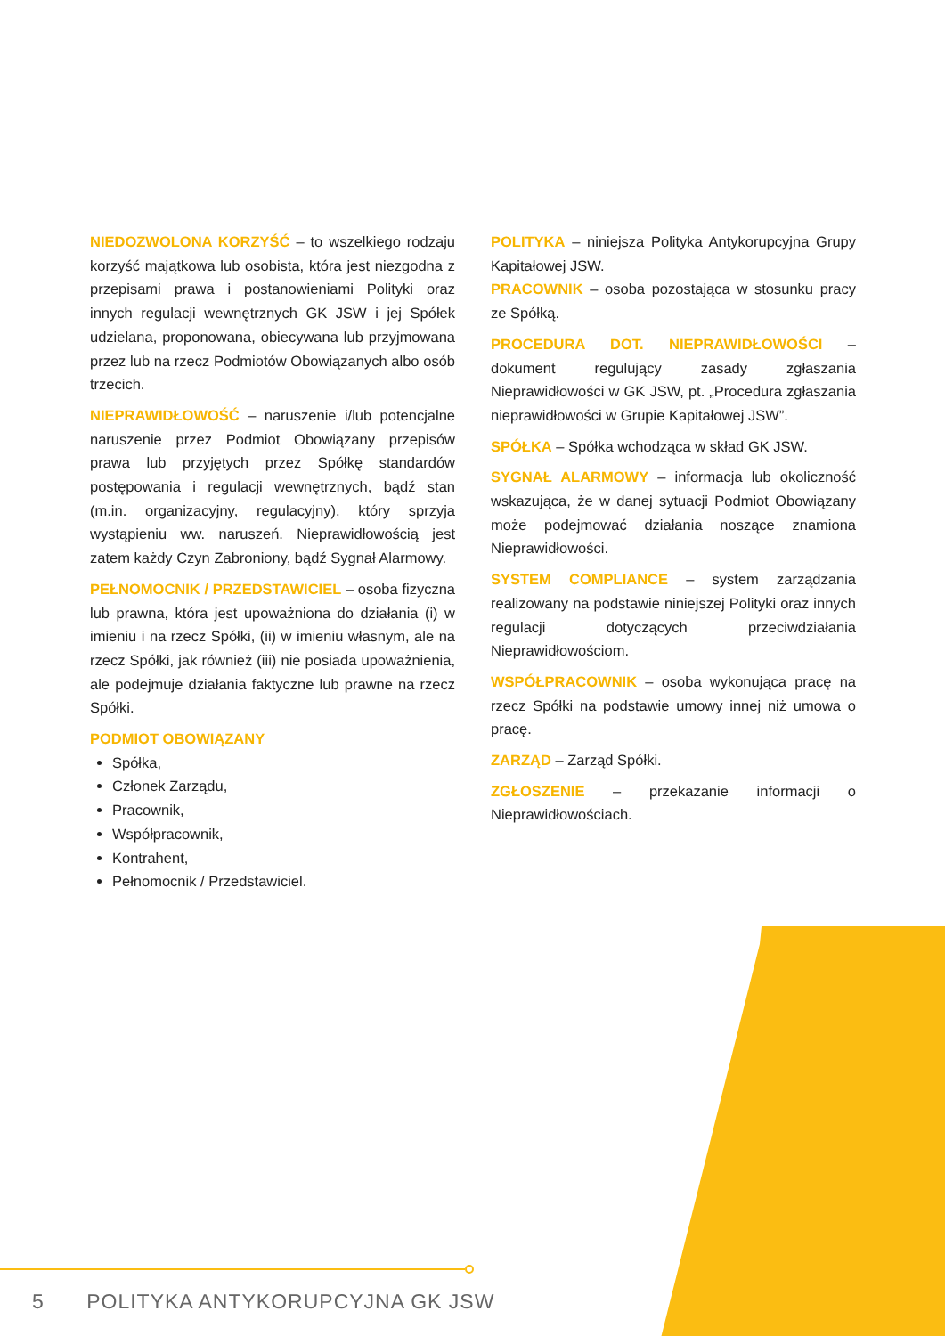NIEDOZWOLONA KORZYŚĆ – to wszelkiego rodzaju korzyść majątkowa lub osobista, która jest niezgodna z przepisami prawa i postanowieniami Polityki oraz innych regulacji wewnętrznych GK JSW i jej Spółek udzielana, proponowana, obiecywana lub przyjmowana przez lub na rzecz Podmiotów Obowiązanych albo osób trzecich.
NIEPRAWIDŁOWOŚĆ – naruszenie i/lub potencjalne naruszenie przez Podmiot Obowiązany przepisów prawa lub przyjętych przez Spółkę standardów postępowania i regulacji wewnętrznych, bądź stan (m.in. organizacyjny, regulacyjny), który sprzyja wystąpieniu ww. naruszeń. Nieprawidłowością jest zatem każdy Czyn Zabroniony, bądź Sygnał Alarmowy.
PEŁNOMOCNIK / PRZEDSTAWICIEL – osoba fizyczna lub prawna, która jest upoważniona do działania (i) w imieniu i na rzecz Spółki, (ii) w imieniu własnym, ale na rzecz Spółki, jak również (iii) nie posiada upoważnienia, ale podejmuje działania faktyczne lub prawne na rzecz Spółki.
PODMIOT OBOWIĄZANY
Spółka,
Członek Zarządu,
Pracownik,
Współpracownik,
Kontrahent,
Pełnomocnik / Przedstawiciel.
POLITYKA – niniejsza Polityka Antykorupcyjna Grupy Kapitałowej JSW.
PRACOWNIK – osoba pozostająca w stosunku pracy ze Spółką.
PROCEDURA DOT. NIEPRAWIDŁOWOŚCI – dokument regulujący zasady zgłaszania Nieprawidłowości w GK JSW, pt. „Procedura zgłaszania nieprawidłowości w Grupie Kapitałowej JSW”.
SPÓŁKA – Spółka wchodząca w skład GK JSW.
SYGNAŁ ALARMOWY – informacja lub okoliczność wskazująca, że w danej sytuacji Podmiot Obowiązany może podejmować działania noszące znamiona Nieprawidłowości.
SYSTEM COMPLIANCE – system zarządzania realizowany na podstawie niniejszej Polityki oraz innych regulacji dotyczących przeciwdziałania Nieprawidłowościom.
WSPÓŁPRACOWNIK – osoba wykonująca pracę na rzecz Spółki na podstawie umowy innej niż umowa o pracę.
ZARZĄD – Zarząd Spółki.
ZGŁOSZENIE – przekazanie informacji o Nieprawidłowościach.
5 POLITYKA ANTYKORUPCYJNA GK JSW